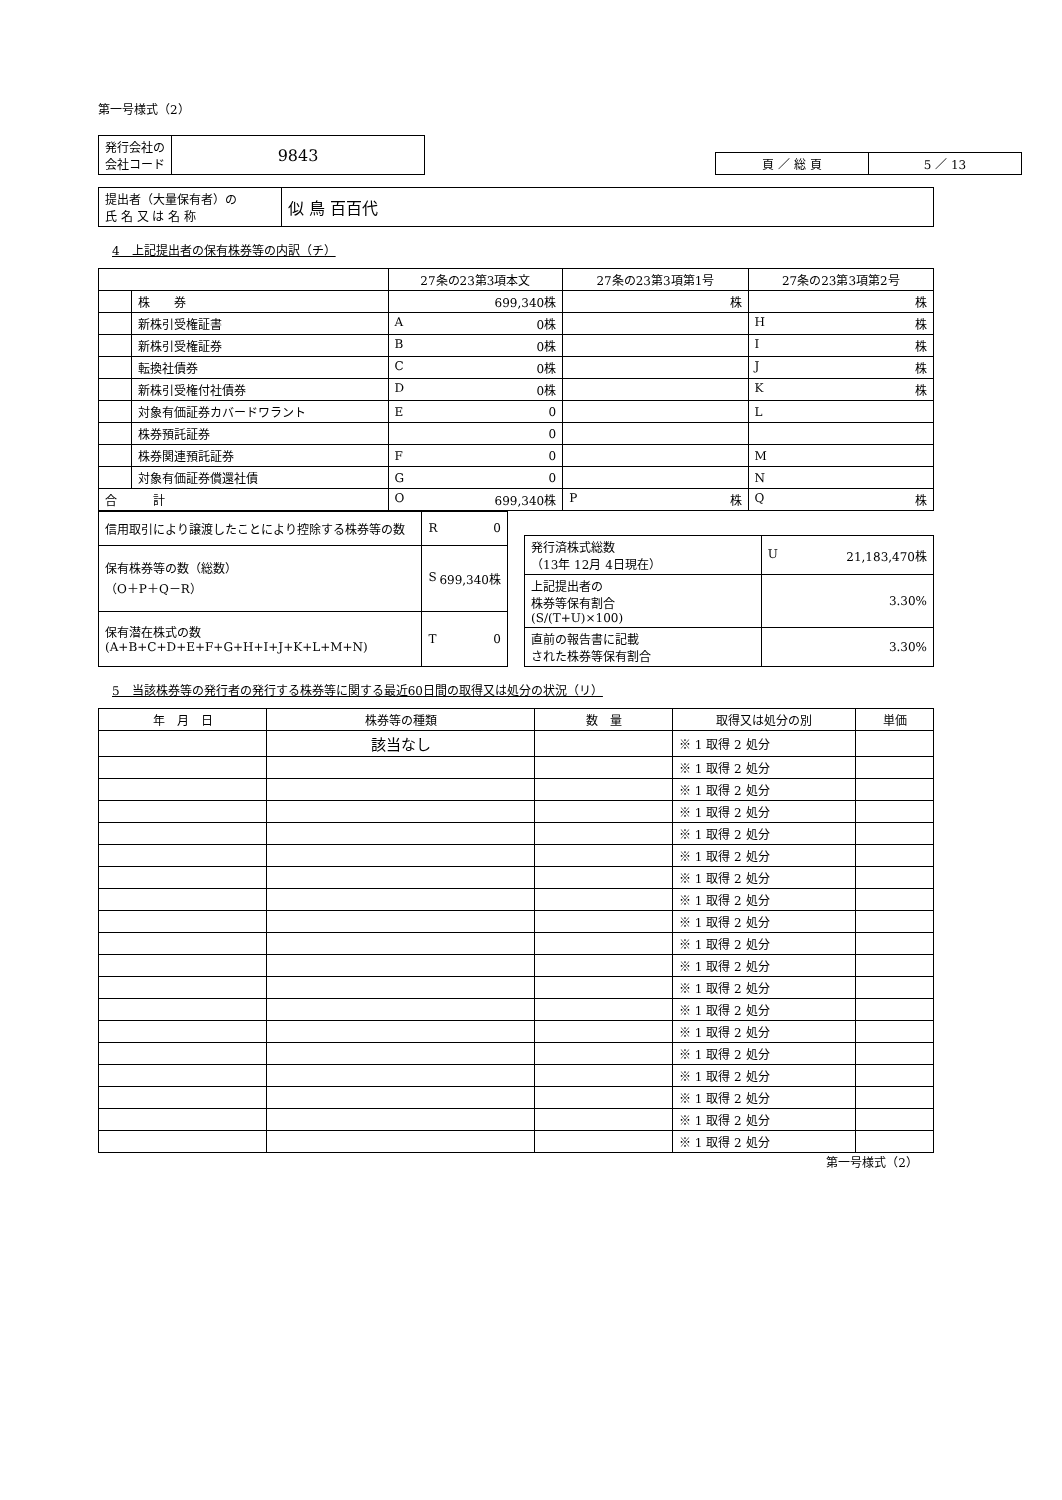第一号様式（2）
| 発行会社の 会社コード | 9843 |
| 頁 ／ 総 頁 | 5 ／ 13 |
| 提出者（大量保有者）の 氏 名 又 は 名 称 | 似 鳥 百百代 |
4　上記提出者の保有株券等の内訳（チ）
| | | 27条の23第3項本文 | 27条の23第3項第1号 | 27条の23第3項第2号 |
| --- | --- | --- | --- | --- |
| | 株 券 | 699,340株 | 株 | 株 |
| | 新株引受権証書 | A 0株 | | H 株 |
| | 新株引受権証券 | B 0株 | | I 株 |
| | 転換社債券 | C 0株 | | J 株 |
| | 新株引受権付社債券 | D 0株 | | K 株 |
| | 対象有価証券カバードワラント | E 0 | | L |
| | 株券預託証券 | 0 | | |
| | 株券関連預託証券 | F 0 | | M |
| | 対象有価証券償還社債 | G 0 | | N |
| 合 計 | | O 699,340株 | P 株 | Q 株 |
| 信用取引により譲渡したことにより控除する株券等の数 | R 0 |
| 保有株券等の数（総数） （O＋P＋Q－R） | S 699,340株 |
| 保有潜在株式の数 (A+B+C+D+E+F+G+H+I+J+K+L+M+N) | T 0 |
| 発行済株式総数 （13年 12月 4日現在） | U 21,183,470株 |
| 上記提出者の 株券等保有割合 (S/(T+U)×100) | 3.30% |
| 直前の報告書に記載 された株券等保有割合 | 3.30% |
5　当該株券等の発行者の発行する株券等に関する最近60日間の取得又は処分の状況（リ）
| 年 月 日 | 株券等の種類 | 数 量 | 取得又は処分の別 | 単価 |
| --- | --- | --- | --- | --- |
| | 該当なし | | ※ 1 取得 2 処分 | |
| | | | ※ 1 取得 2 処分 | |
| | | | ※ 1 取得 2 処分 | |
| | | | ※ 1 取得 2 処分 | |
| | | | ※ 1 取得 2 処分 | |
| | | | ※ 1 取得 2 処分 | |
| | | | ※ 1 取得 2 処分 | |
| | | | ※ 1 取得 2 処分 | |
| | | | ※ 1 取得 2 処分 | |
| | | | ※ 1 取得 2 処分 | |
| | | | ※ 1 取得 2 処分 | |
| | | | ※ 1 取得 2 処分 | |
| | | | ※ 1 取得 2 処分 | |
| | | | ※ 1 取得 2 処分 | |
| | | | ※ 1 取得 2 処分 | |
| | | | ※ 1 取得 2 処分 | |
| | | | ※ 1 取得 2 処分 | |
| | | | ※ 1 取得 2 処分 | |
| | | | ※ 1 取得 2 処分 | |
第一号様式（2）